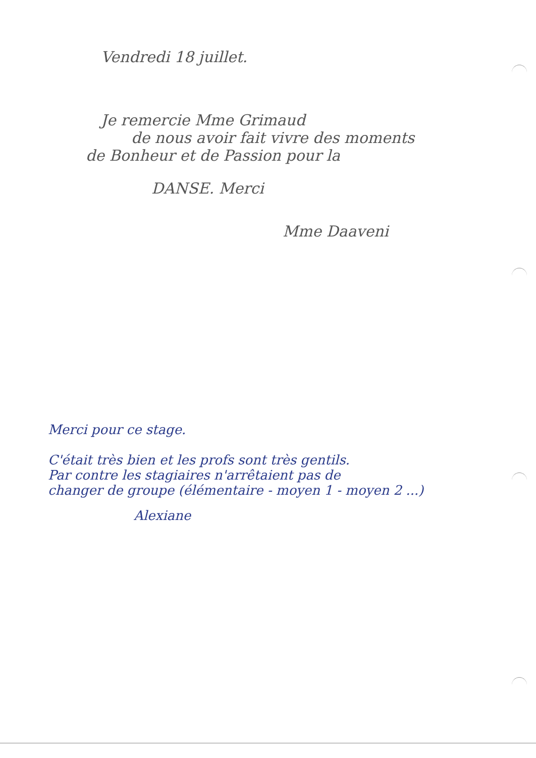Vendredi 18 juillet.
Je remercie Mme Grimaud
de nous avoir fait vivre des moments
de Bonheur et de Passion pour la
DANSE. Merci
Mme Daaveni
Merci pour ce stage.
C'était très bien et les profs sont très gentils.
Par contre les stagiaires n'arrêtaient pas de
changer de groupe (élémentaire - moyen 1 - moyen 2 ...)
Alexiane